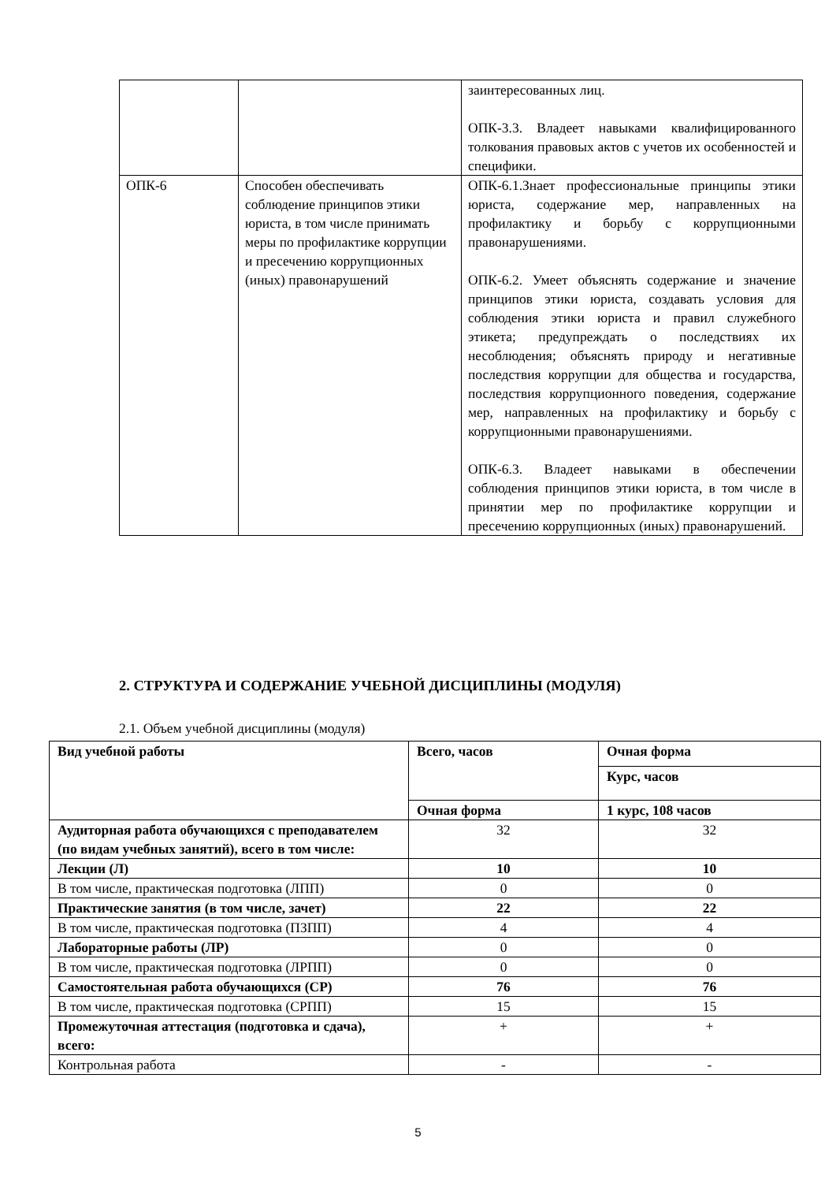| | | заинтересованных лиц. ОПК-3.3. Владеет навыками квалифицированного толкования правовых актов с учетов их особенностей и специфики. |
| ОПК-6 | Способен обеспечивать соблюдение принципов этики юриста, в том числе принимать меры по профилактике коррупции и пресечению коррупционных (иных) правонарушений | ОПК-6.1.Знает профессиональные принципы этики юриста, содержание мер, направленных на профилактику и борьбу с коррупционными правонарушениями. ОПК-6.2. Умеет объяснять содержание и значение принципов этики юриста, создавать условия для соблюдения этики юриста и правил служебного этикета; предупреждать о последствиях их несоблюдения; объяснять природу и негативные последствия коррупции для общества и государства, последствия коррупционного поведения, содержание мер, направленных на профилактику и борьбу с коррупционными правонарушениями. ОПК-6.3. Владеет навыками в обеспечении соблюдения принципов этики юриста, в том числе в принятии мер по профилактике коррупции и пресечению коррупционных (иных) правонарушений. |
2. СТРУКТУРА И СОДЕРЖАНИЕ УЧЕБНОЙ ДИСЦИПЛИНЫ (МОДУЛЯ)
2.1. Объем учебной дисциплины (модуля)
| Вид учебной работы | Всего, часов | Очная форма |
| --- | --- | --- |
| | | Курс, часов |
| | Очная форма | 1 курс, 108 часов |
| Аудиторная работа обучающихся с преподавателем (по видам учебных занятий), всего в том числе: | 32 | 32 |
| Лекции (Л) | 10 | 10 |
| В том числе, практическая подготовка (ЛПП) | 0 | 0 |
| Практические занятия (в том числе, зачет) | 22 | 22 |
| В том числе, практическая подготовка (ПЗПП) | 4 | 4 |
| Лабораторные работы (ЛР) | 0 | 0 |
| В том числе, практическая подготовка (ЛРПП) | 0 | 0 |
| Самостоятельная работа обучающихся (СР) | 76 | 76 |
| В том числе, практическая подготовка (СРПП) | 15 | 15 |
| Промежуточная аттестация (подготовка и сдача), всего: | + | + |
| Контрольная работа | - | - |
5